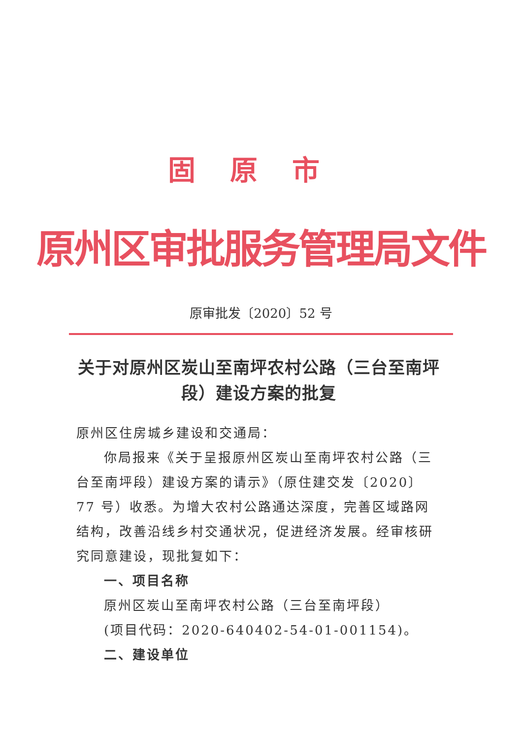固原市
原州区审批服务管理局文件
原审批发〔2020〕52 号
关于对原州区炭山至南坪农村公路（三台至南坪段）建设方案的批复
原州区住房城乡建设和交通局：
你局报来《关于呈报原州区炭山至南坪农村公路（三台至南坪段）建设方案的请示》（原住建交发〔2020〕77 号）收悉。为增大农村公路通达深度，完善区域路网结构，改善沿线乡村交通状况，促进经济发展。经审核研究同意建设，现批复如下：
一、项目名称
原州区炭山至南坪农村公路（三台至南坪段）
(项目代码：2020-640402-54-01-001154)。
二、建设单位